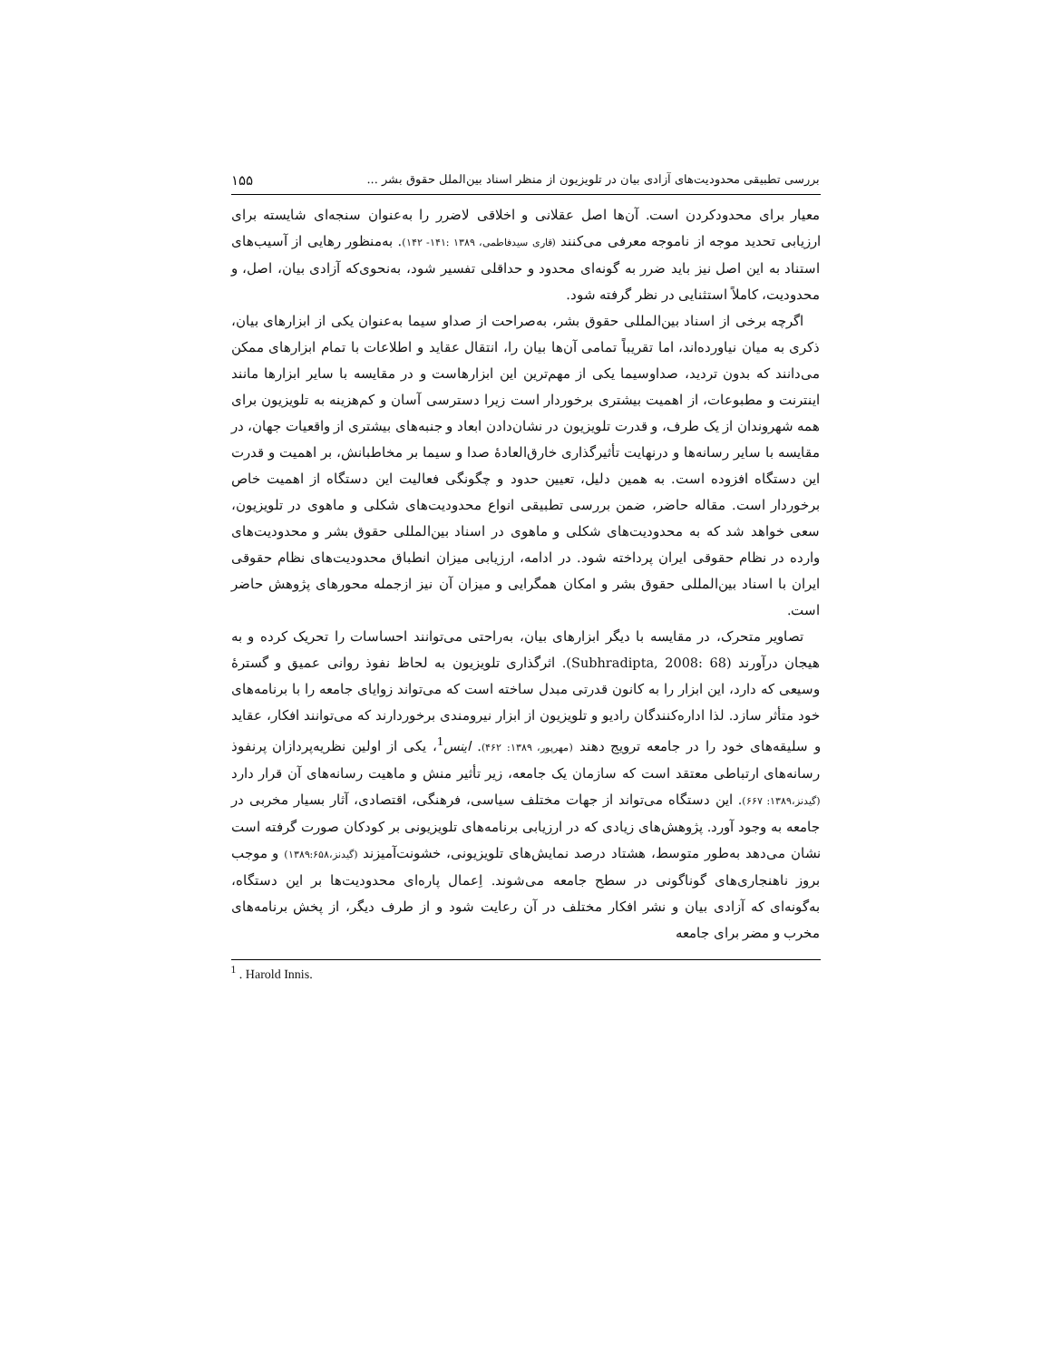بررسی تطبیقی محدودیت‌های آزادی بیان در تلویزیون از منظر اسناد بین‌الملل حقوق بشر ... ۱۵۵
معیار برای محدودکردن است. آن‌ها اصل عقلانی و اخلاقی لاضرر را به‌عنوان سنجه‌ای شایسته برای ارزیابی تحدید موجه از ناموجه معرفی می‌کنند (قاری سیدفاطمی، ۱۳۸۹ :۱۴۱- ۱۴۲). به‌منظور رهایی از آسیب‌های استناد به این اصل نیز باید ضرر به گونه‌ای محدود و حداقلی تفسیر شود، به‌نحوی‌که آزادی بیان، اصل، و محدودیت، کاملاً استثنایی در نظر گرفته شود.
اگرچه برخی از اسناد بین‌المللی حقوق بشر، به‌صراحت از صداو سیما به‌عنوان یکی از ابزارهای بیان، ذکری به میان نیاورده‌اند، اما تقریباً تمامی آن‌ها بیان را، انتقال عقاید و اطلاعات با تمام ابزارهای ممکن می‌دانند که بدون تردید، صداوسیما یکی از مهم‌ترین این ابزارهاست و در مقایسه با سایر ابزارها مانند اینترنت و مطبوعات، از اهمیت بیشتری برخوردار است زیرا دسترسی آسان و کم‌هزینه به تلویزیون برای همه شهروندان از یک طرف، و قدرت تلویزیون در نشان‌دادن ابعاد و جنبه‌های بیشتری از واقعیات جهان، در مقایسه با سایر رسانه‌ها و درنهایت تأثیرگذاری خارق‌العادهٔ صدا و سیما بر مخاطبانش، بر اهمیت و قدرت این دستگاه افزوده است. به همین دلیل، تعیین حدود و چگونگی فعالیت این دستگاه از اهمیت خاص برخوردار است. مقاله حاضر، ضمن بررسی تطبیقی انواع محدودیت‌های شکلی و ماهوی در تلویزیون، سعی خواهد شد که به محدودیت‌های شکلی و ماهوی در اسناد بین‌المللی حقوق بشر و محدودیت‌های وارده در نظام حقوقی ایران پرداخته شود. در ادامه، ارزیابی میزان انطباق محدودیت‌های نظام حقوقی ایران با اسناد بین‌المللی حقوق بشر و امکان همگرایی و میزان آن نیز ازجمله محورهای پژوهش حاضر است.
تصاویر متحرک، در مقایسه با دیگر ابزارهای بیان، به‌راحتی می‌توانند احساسات را تحریک کرده و به هیجان درآورند (Subhradipta, 2008: 68). اثرگذاری تلویزیون به لحاظ نفوذ روانی عمیق و گسترهٔ وسیعی که دارد، این ابزار را به کانون قدرتی مبدل ساخته است که می‌تواند زوایای جامعه را با برنامه‌های خود متأثر سازد. لذا اداره‌کنندگان رادیو و تلویزیون از ابزار نیرومندی برخوردارند که می‌توانند افکار، عقاید و سلیقه‌های خود را در جامعه ترویج دهند (مهرپور، ۱۳۸۹: ۴۶۲). اینس<sup>1</sup>، یکی از اولین نظریه‌پردازان پرنفوذ رسانه‌های ارتباطی معتقد است که سازمان یک جامعه، زیر تأثیر منش و ماهیت رسانه‌های آن قرار دارد (گیدنز،۱۳۸۹: ۶۶۷). این دستگاه می‌تواند از جهات مختلف سیاسی، فرهنگی، اقتصادی، آثار بسیار مخربی در جامعه به وجود آورد. پژوهش‌های زیادی که در ارزیابی برنامه‌های تلویزیونی بر کودکان صورت گرفته است نشان می‌دهد به‌طور متوسط، هشتاد درصد نمایش‌های تلویزیونی، خشونت‌آمیزند (گیدنز،۱۳۸۹:۶۵۸) و موجب بروز ناهنجاری‌های گوناگونی در سطح جامعه می‌شوند. اِعمال پاره‌ای محدودیت‌ها بر این دستگاه، به‌گونه‌ای که آزادی بیان و نشر افکار مختلف در آن رعایت شود و از طرف دیگر، از پخش برنامه‌های مخرب و مضر برای جامعه
<sup>1</sup> . Harold Innis.